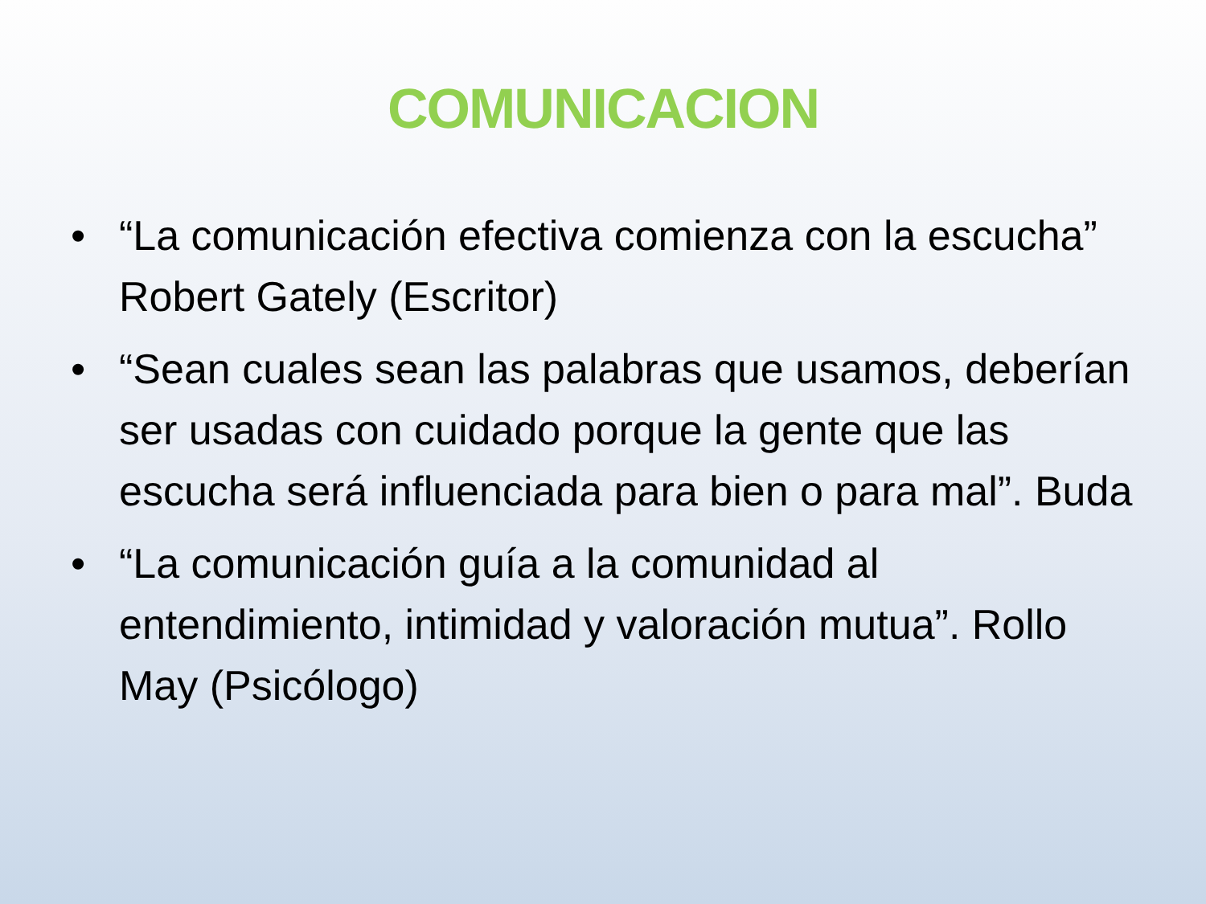COMUNICACION
• “La comunicación efectiva comienza con la escucha” Robert Gately (Escritor)
• “Sean cuales sean las palabras que usamos, deberían ser usadas con cuidado porque la gente que las escucha será influenciada para bien o para mal”. Buda
• “La comunicación guía a la comunidad al entendimiento, intimidad y valoración mutua”. Rollo May (Psicólogo)